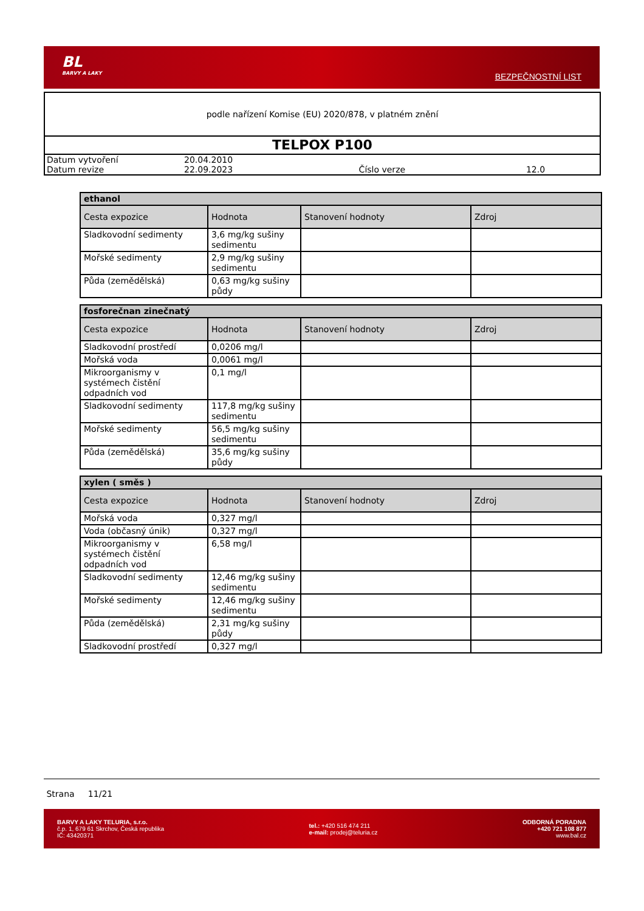BL
BARVY A LAKY
BEZPEČNOSTNÍ LIST
podle nařízení Komise (EU) 2020/878, v platném znění
TELPOX P100
| Datum vytvoření | 20.04.2010 | | |
| Datum revize | 22.09.2023 | Číslo verze | 12.0 |
| ethanol | | | |
| --- | --- | --- | --- |
| Cesta expozice | Hodnota | Stanovení hodnoty | Zdroj |
| Sladkovodní sedimenty | 3,6 mg/kg sušiny sedimentu | | |
| Mořské sedimenty | 2,9 mg/kg sušiny sedimentu | | |
| Půda (zemědělská) | 0,63 mg/kg sušiny půdy | | |
| fosforečnan zinečnatý | | | |
| --- | --- | --- | --- |
| Cesta expozice | Hodnota | Stanovení hodnoty | Zdroj |
| Sladkovodní prostředí | 0,0206 mg/l | | |
| Mořská voda | 0,0061 mg/l | | |
| Mikroorganismy v systémech čistění odpadních vod | 0,1 mg/l | | |
| Sladkovodní sedimenty | 117,8 mg/kg sušiny sedimentu | | |
| Mořské sedimenty | 56,5 mg/kg sušiny sedimentu | | |
| Půda (zemědělská) | 35,6 mg/kg sušiny půdy | | |
| xylen ( směs ) | | | |
| --- | --- | --- | --- |
| Cesta expozice | Hodnota | Stanovení hodnoty | Zdroj |
| Mořská voda | 0,327 mg/l | | |
| Voda (občasný únik) | 0,327 mg/l | | |
| Mikroorganismy v systémech čistění odpadních vod | 6,58 mg/l | | |
| Sladkovodní sedimenty | 12,46 mg/kg sušiny sedimentu | | |
| Mořské sedimenty | 12,46 mg/kg sušiny sedimentu | | |
| Půda (zemědělská) | 2,31 mg/kg sušiny půdy | | |
| Sladkovodní prostředí | 0,327 mg/l | | |
Strana 11/21
BARVY A LAKY TELURIA, s.r.o.
č.p. 1, 679 61 Skrchov, Česká republika
IČ: 43420371
tel.: +420 516 474 211
e-mail: prodej@teluria.cz
ODBORNÁ PORADNA
+420 721 108 877
www.bal.cz